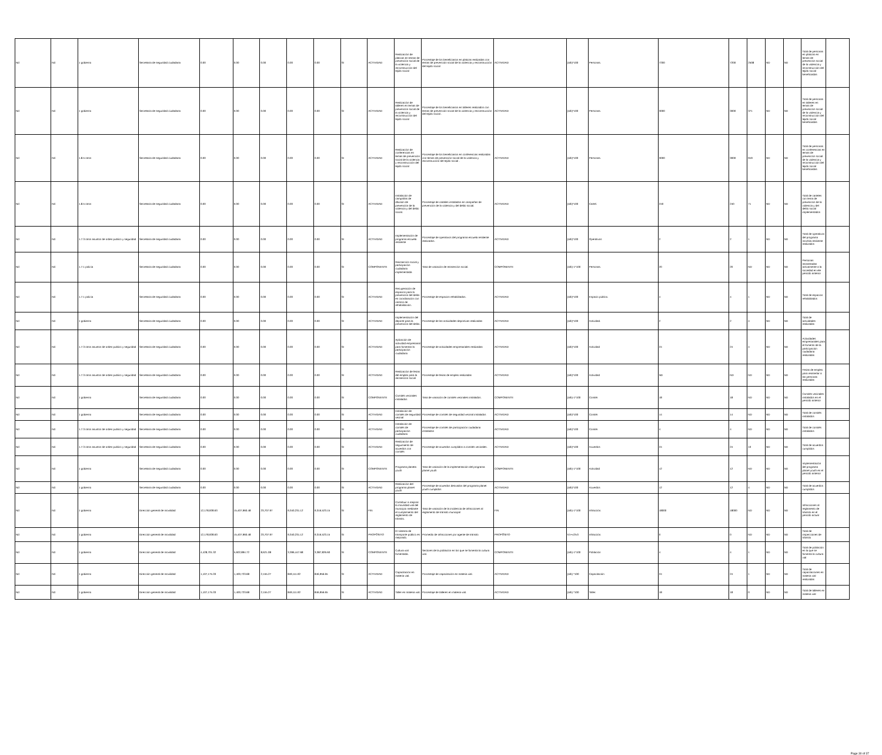| Nd | Nd | 1 gobierno | Secretaría de seguridad ciudadana | 0.00 | 0.00 | 0.00 | 0.00 | 0.00 | SI | ACTIVIDAD | Realización de platicas en temas de prevención social de la violencia y reconstrucción del tejido social | Porcentaje de los beneficiarios en platicas realizadas con temas de prevención social de la violencia y reconstrucción del tejido social | ACTIVIDAD | (a/b)*100 | Personas. | 7200 | 7200 | 2508 | ND | ND | Total de personas en platicas en temas de prevención social de la violencia y reconstrucción del tejido social beneficiadas | |
| Nd | Nd | 1 gobierno | Secretaría de seguridad ciudadana | 0.00 | 0.00 | 0.00 | 0.00 | 0.00 | SI | ACTIVIDAD | Realización de talleres en temas de prevención social de la violencia y reconstrucción del tejido social | Porcentaje de los beneficiarios en talleres realizados con temas de prevención social de la violencia y reconstrucción del tejido social . | ACTIVIDAD | (a/b)*100 | Personas. | 3000 | 3000 | 371 | ND | ND | Total de personas en talleres en temas de prevención social de la violencia y reconstrucción del tejido social beneficiadas | |
| Nd | Nd | 1.8.5 otros | Secretaría de seguridad ciudadana | 0.00 | 0.00 | 0.00 | 0.00 | 0.00 | SI | ACTIVIDAD | Realización de conferencias en temas de prevención social de la violencia y reconstrucción del tejido social | Porcentaje de los beneficiarios en conferencias realizadas con temas de prevención social de la violencia y reconstrucción del tejido social . | ACTIVIDAD | (a/b)*100 | Personas. | 3000 | 3000 | 919 | ND | ND | Total de personas en conferencias en temas de prevención social de la violencia y reconstrucción del tejido social beneficiadas | |
| Nd | Nd | 1.8.5 otros | Secretaría de seguridad ciudadana | 0.00 | 0.00 | 0.00 | 0.00 | 0.00 | SI | ACTIVIDAD | Instalación de campañas de difusión de prevención de la violencia y del delito social. | Porcentaje de carteles instalados en campañas de prevención de la violencia y del delito social. | ACTIVIDAD | (a/b)*100 | Cartel. | 240 | 240 | 71 | ND | ND | Total de carteles con tema de prevención de la violencia y del delito social implementados | |
| Nd | Nd | 1.7.3 otros asuntos de orden publico y seguridad | Secretaría de seguridad ciudadana | 0.00 | 0.00 | 0.00 | 0.00 | 0.00 | SI | ACTIVIDAD | Implementación de programa escuela resiliente | Porcentaje de operativos del programa escuela resiliente realizados. | ACTIVIDAD | (a/b)*100 | Operativos | 2 | 2 | 1 | ND | ND | Total de operativos del programa mochila resiliente realizados | |
| Nd | Nd | 1.7.1 policía | Secretaría de seguridad ciudadana | 0.00 | 0.00 | 0.00 | 0.00 | 0.00 | SI | COMPONENTE | Reinserción social y participación ciudadana implementada | Tasa de variación de reinserción social. | COMPONENTE | (a/b)-1*100 | Personas. | 20 | 20 | ND | ND | ND | Personas reinsertadas activamente a la sociedad en ele periodo anterior | |
| Nd | Nd | 1.7.1 policía | Secretaría de seguridad ciudadana | 0.00 | 0.00 | 0.00 | 0.00 | 0.00 | SI | ACTIVIDAD | Recuperación de espacios para la prevención del delito en coordinación con centros de rehabilitación. | Porcentaje de espacios rehabilitados. | ACTIVIDAD | (a/b)*100 | Espacio público. | 4 | 4 | 1 | ND | ND | Total de espacios rehabilitados | |
| Nd | Nd | 1 gobierno | Secretaría de seguridad ciudadana | 0.00 | 0.00 | 0.00 | 0.00 | 0.00 | SI | ACTIVIDAD | Implementación del deporte para la prevención del delito. | Porcentaje de las actividades deportivas realizadas | ACTIVIDAD | (a/b)*100 | Actividad. | 2 | 2 | 4 | ND | ND | Total de actividades realizadas | |
| Nd | Nd | 1.7.3 otros asuntos de orden publico y seguridad | Secretaría de seguridad ciudadana | 0.00 | 0.00 | 0.00 | 0.00 | 0.00 | SI | ACTIVIDAD | Aplicación de actividad empresarial para fomentar la participación ciudadana | Porcentaje de actividades empresariales realizadas | ACTIVIDAD | (a/b)*100 | Actividad | 24 | 24 | 4 | ND | ND | Actividades empresariales para el fomento de la participación ciudadana realizadas | |
| Nd | Nd | 1.7.3 otros asuntos de orden publico y seguridad | Secretaría de seguridad ciudadana | 0.00 | 0.00 | 0.00 | 0.00 | 0.00 | SI | ACTIVIDAD | Realización de ferias del empleo para la reinserción social | Porcentaje de ferias de empleo realizadas | ACTIVIDAD | (a/b)*100 | Actividad | ND | ND | ND | ND | ND | Ferias de empleo para reinsertar a las personas realizadas | |
| Nd | Nd | 1 gobierno | Secretaría de seguridad ciudadana | 0.00 | 0.00 | 0.00 | 0.00 | 0.00 | SI | COMPONENTE | Comités vecinales instalados | Tasa de variación de comités vecinales instalados. | COMPONENTE | (a/b)-1*100 | Comité. | 18 | 18 | ND | ND | ND | Comités vecinales instalados en el periodo anterior | |
| Nd | Nd | 1 gobierno | Secretaría de seguridad ciudadana | 0.00 | 0.00 | 0.00 | 0.00 | 0.00 | SI | ACTIVIDAD | Instalación de comités de seguridad vecinal | Porcentaje de comités de seguridad vecinal instalados | ACTIVIDAD | (a/b)*100 | Comité. | 14 | 14 | ND | ND | ND | Total de comités instalados | |
| Nd | Nd | 1.7.3 otros asuntos de orden publico y seguridad | Secretaría de seguridad ciudadana | 0.00 | 0.00 | 0.00 | 0.00 | 0.00 | SI | ACTIVIDAD | Instalación de comités de participación ciudadana | Porcentaje de comités de participación ciudadana instalados | ACTIVIDAD | (a/b)*100 | Comité. | 4 | 4 | ND | ND | ND | Total de comités instalados | |
| Nd | Nd | 1.7.3 otros asuntos de orden publico y seguridad | Secretaría de seguridad ciudadana | 0.00 | 0.00 | 0.00 | 0.00 | 0.00 | SI | ACTIVIDAD | Realización de seguimiento de acuerdos con comités | Porcentaje de acuerdos cumplidos a comités vecinales. | ACTIVIDAD | (a/b)*100 | Acuerdos | 24 | 24 | 10 | ND | ND | Total de acuerdos cumplidos | |
| Nd | Nd | 1 gobierno | Secretaría de seguridad ciudadana | 0.00 | 0.00 | 0.00 | 0.00 | 0.00 | SI | COMPONENTE | Programa planeta youth | Tasa de variación de la implementación del programa planet youth | COMPONENTE | (a/b)-1*100 | Actividad | 12 | 12 | ND | ND | ND | Implementación del programa planet youth en el periodo anterior | |
| Nd | Nd | 1 gobierno | Secretaría de seguridad ciudadana | 0.00 | 0.00 | 0.00 | 0.00 | 0.00 | SI | ACTIVIDAD | Realización del programa planet youth | Porcentaje de acuerdos derivados del programa planet youth cumplidos | ACTIVIDAD | (a/b)*100 | Acuerdos | 12 | 12 | 4 | ND | ND | Total de acuerdos cumplidos | |
| Nd | Nd | 1 gobierno | Dirección general de movilidad | 12,178,928.63 | 15,407,960.48 | 23,707.97 | 9,340,231.12 | 9,316,523.15 | SI | FIN | Contribuir a mejorar la movilidad vial del municipio mediante el cumplimiento del reglamento de tránsito. | Tasa de variación de la incidencia de infracciones al reglamento de tránsito municipal | FIN | (a/b)-1*100 | Infracción. | 18000 | 18000 | ND | ND | ND | Infracciones al reglamento de tránsito en el periodo actual | |
| Nd | Nd | 1 gobierno | Dirección general de movilidad | 12,178,928.63 | 15,407,960.48 | 23,707.97 | 9,340,231.12 | 9,316,523.15 | SI | PROPÓSITO | El sistema de transporte público es mejorado. | Promedio de infracciones por agente de tránsito | PROPÓSITO | V1+v2/v3 | Infracción. | 0 | 0 | ND | ND | ND | Total de inspecciones de tránsito | |
| Nd | Nd | 1 gobierno | Dirección general de movilidad | 4,428,701.32 | 5,602,894.72 | 8,621.08 | 3,396,447.68 | 3,387,826.60 | SI | COMPONENTE | Cultura vial fomentada. | Sectores de la población en los que se fomenta la cultura vial. | COMPONENTE | (a/b)-1*100 | Población | 4 | 4 | 1 | ND | ND | Total de población en la que se fomenta la cultura vial | |
| Nd | Nd | 1 gobierno | Dirección general de movilidad | 1,107,175.33 | 1,400,723.68 | 2,155.27 | 849,111.92 | 846,956.65 | SI | ACTIVIDAD | Capacitación en materia vial. | Porcentaje de capacitación en materia vial. | ACTIVIDAD | (a/b) *100 | Capacitación | 24 | 24 | 1 | ND | ND | Total de capacitaciones en materia vial realizadas | |
| Nd | Nd | 1 gobierno | Dirección general de movilidad | 1,107,175.33 | 1,400,723.68 | 2,155.27 | 849,111.92 | 846,956.65 | SI | ACTIVIDAD | Taller en materia vial. | Porcentaje de talleres en materia vial. | ACTIVIDAD | (a/b) *100 | Taller. | 18 | 18 | 0 | ND | ND | Total de talleres en materia vial | |
Page 30 of 37